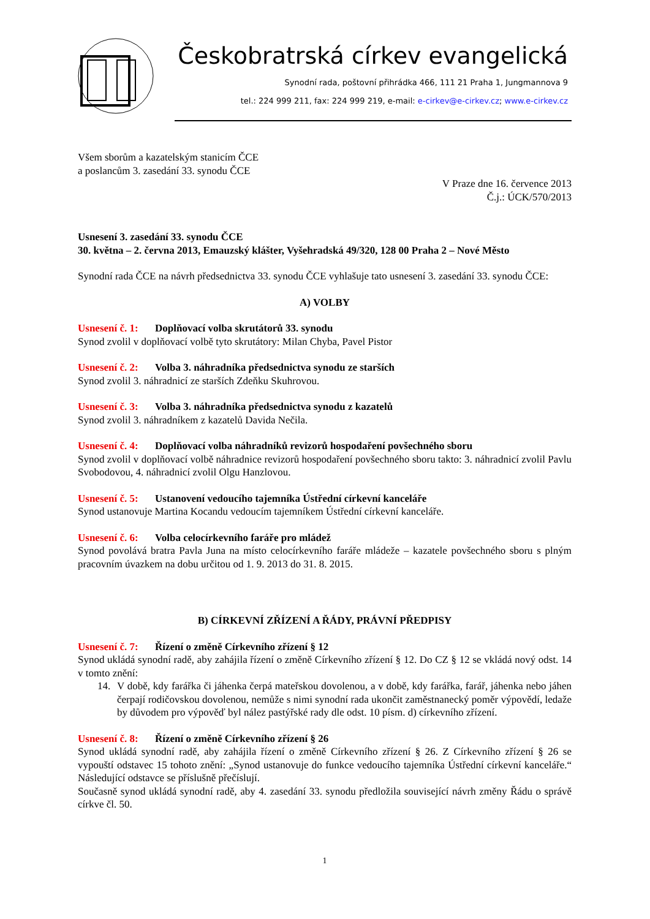Českobratrská církev evangelická
Synodní rada, poštovní přihrádka 466, 111 21 Praha 1, Jungmannova 9
tel.: 224 999 211, fax: 224 999 219, e-mail: e-cirkev@e-cirkev.cz; www.e-cirkev.cz
Všem sborům a kazatelským stanicím ČCE
a poslancům 3. zasedání 33. synodu ČCE
V Praze dne 16. července 2013
Č.j.: ÚCK/570/2013
Usnesení 3. zasedání 33. synodu ČCE
30. května – 2. června 2013, Emauzský klášter, Vyšehradská 49/320, 128 00 Praha 2 – Nové Město
Synodní rada ČCE na návrh předsednictva 33. synodu ČCE vyhlašuje tato usnesení 3. zasedání 33. synodu ČCE:
A) VOLBY
Usnesení č. 1: Doplňovací volba skrutátorů 33. synodu
Synod zvolil v doplňovací volbě tyto skrutátory: Milan Chyba, Pavel Pistor
Usnesení č. 2: Volba 3. náhradníka předsednictva synodu ze starších
Synod zvolil 3. náhradnicí ze starších Zdeňku Skuhrovou.
Usnesení č. 3: Volba 3. náhradníka předsednictva synodu z kazatelů
Synod zvolil 3. náhradníkem z kazatelů Davida Nečila.
Usnesení č. 4: Doplňovací volba náhradníků revizorů hospodaření povšechného sboru
Synod zvolil v doplňovací volbě náhradnice revizorů hospodaření povšechného sboru takto: 3. náhradnicí zvolil Pavlu Svobodovou, 4. náhradnicí zvolil Olgu Hanzlovou.
Usnesení č. 5: Ustanovení vedoucího tajemníka Ústřední církevní kanceláře
Synod ustanovuje Martina Kocandu vedoucím tajemníkem Ústřední církevní kanceláře.
Usnesení č. 6: Volba celocírkevního faráře pro mládež
Synod povolává bratra Pavla Juna na místo celocírkevního faráře mládeže – kazatele povšechného sboru s plným pracovním úvazkem na dobu určitou od 1. 9. 2013 do 31. 8. 2015.
B) CÍRKEVNÍ ZŘÍZENÍ A ŘÁDY, PRÁVNÍ PŘEDPISY
Usnesení č. 7: Řízení o změně Církevního zřízení § 12
Synod ukládá synodní radě, aby zahájila řízení o změně Církevního zřízení § 12. Do CZ § 12 se vkládá nový odst. 14 v tomto znění:
14. V době, kdy farářka či jáhenka čerpá mateřskou dovolenou, a v době, kdy farářka, farář, jáhenka nebo jáhen čerpají rodičovskou dovolenou, nemůže s nimi synodní rada ukončit zaměstnanecký poměr výpovědí, ledaže by důvodem pro výpověď byl nález pastýřské rady dle odst. 10 písm. d) církevního zřízení.
Usnesení č. 8: Řízení o změně Církevního zřízení § 26
Synod ukládá synodní radě, aby zahájila řízení o změně Církevního zřízení § 26. Z Církevního zřízení § 26 se vypouští odstavec 15 tohoto znění: „Synod ustanovuje do funkce vedoucího tajemníka Ústřední církevní kanceláře.“ Následující odstavce se příslušně přečíslují.
Současně synod ukládá synodní radě, aby 4. zasedání 33. synodu předložila související návrh změny Řádu o správě církve čl. 50.
1